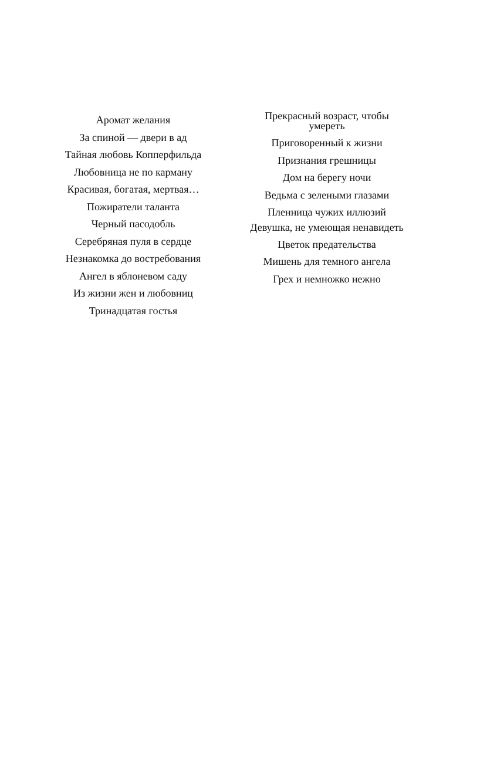Аромат желания
За спиной — двери в ад
Тайная любовь Копперфильда
Любовница не по карману
Красивая, богатая, мертвая…
Пожиратели таланта
Черный пасодобль
Серебряная пуля в сердце
Незнакомка до востребования
Ангел в яблоневом саду
Из жизни жен и любовниц
Тринадцатая гостья
Прекрасный возраст, чтобы умереть
Приговоренный к жизни
Признания грешницы
Дом на берегу ночи
Ведьма с зелеными глазами
Пленница чужих иллюзий
Девушка, не умеющая ненавидеть
Цветок предательства
Мишень для темного ангела
Грех и немножко нежно